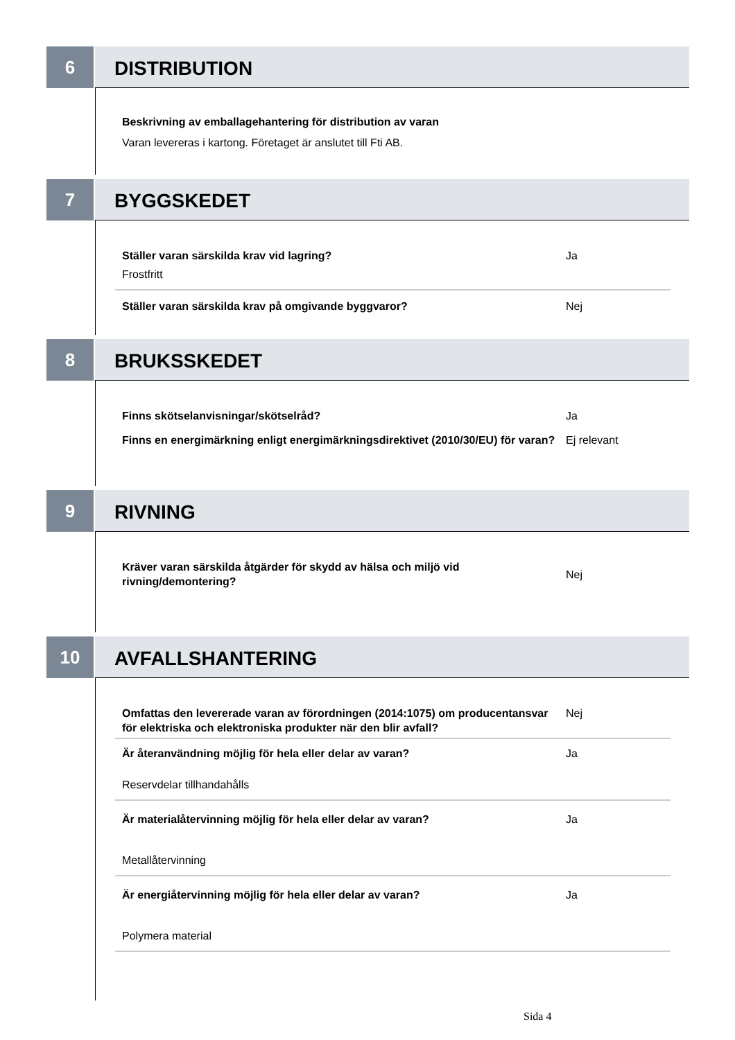6
DISTRIBUTION
Beskrivning av emballagehantering för distribution av varan
Varan levereras i kartong. Företaget är anslutet till Fti AB.
7
BYGGSKEDET
Ställer varan särskilda krav vid lagring? Ja
Frostfritt
Ställer varan särskilda krav på omgivande byggvaror? Nej
8
BRUKSSKEDET
Finns skötselanvisningar/skötselråd? Ja
Finns en energimärkning enligt energimärkningsdirektivet (2010/30/EU) för varan?
Ej relevant
9
RIVNING
Kräver varan särskilda åtgärder för skydd av hälsa och miljö vid rivning/demontering?
Nej
10
AVFALLSHANTERING
Omfattas den levererade varan av förordningen (2014:1075) om producentansvar för elektriska och elektroniska produkter när den blir avfall?
Nej
Är återanvändning möjlig för hela eller delar av varan? Ja
Reservdelar tillhandahålls
Är materialåtervinning möjlig för hela eller delar av varan? Ja
Metallåtervinning
Är energiåtervinning möjlig för hela eller delar av varan? Ja
Polymera material
Sida 4